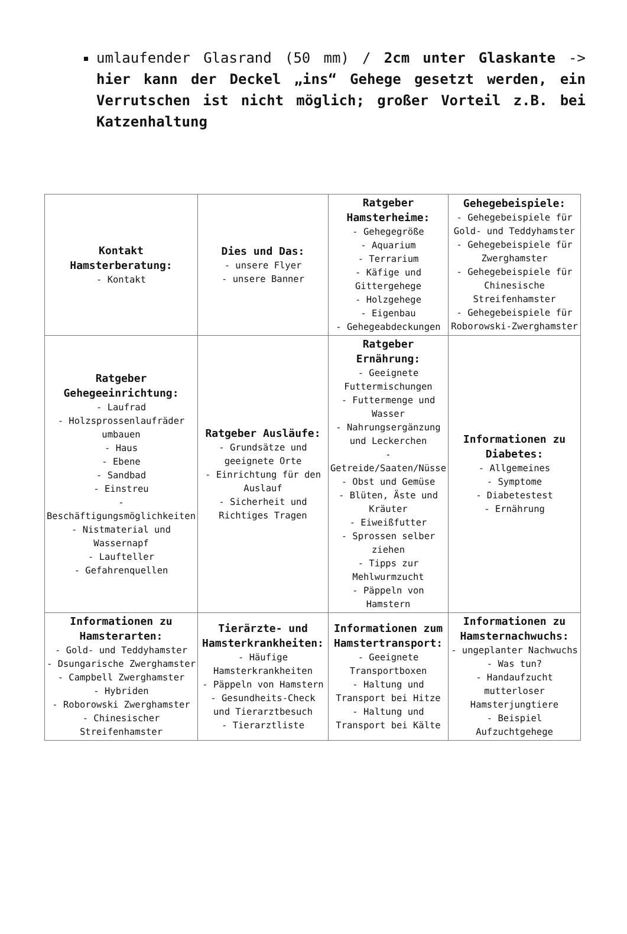umlaufender Glasrand (50 mm) / 2cm unter Glaskante -> hier kann der Deckel „ins“ Gehege gesetzt werden, ein Verrutschen ist nicht möglich; großer Vorteil z.B. bei Katzenhaltung
| Kontakt Hamsterberatung: - Kontakt | Dies und Das: - unsere Flyer - unsere Banner | Ratgeber Hamsterheime: - Gehegegröße - Aquarium - Terrarium - Käfige und Gittergehege - Holzgehege - Eigenbau - Gehegeabdeckungen | Gehegebeispiele: - Gehegebeispiele für Gold- und Teddyhamster - Gehegebeispiele für Zwerghamster - Gehegebeispiele für Chinesische Streifenhamster - Gehegebeispiele für Roborowski-Zwerghamster |
| Ratgeber Gehegeeinrichtung: - Laufrad - Holzsprossenlaufräder umbauen - Haus - Ebene - Sandbad - Einstreu - Beschäftigungsmöglichkeiten - Nistmaterial und Wassernapf - Laufteller - Gefahrenquellen | Ratgeber Ausläufe: - Grundsätze und geeignete Orte - Einrichtung für den Auslauf - Sicherheit und Richtiges Tragen | Ratgeber Ernährung: - Geeignete Futtermischungen - Futtermenge und Wasser - Nahrungsergänzung und Leckerchen - Getreide/Saaten/Nüsse - Obst und Gemüse - Blüten, Äste und Kräuter - Eiweißfutter - Sprossen selber ziehen - Tipps zur Mehlwurmzucht - Päppeln von Hamstern | Informationen zu Diabetes: - Allgemeines - Symptome - Diabetestest - Ernährung |
| Informationen zu Hamsterarten: - Gold- und Teddyhamster - Dsungarische Zwerghamster - Campbell Zwerghamster - Hybriden - Roborowski Zwerghamster - Chinesischer Streifenhamster | Tierärzte- und Hamsterkrankheiten: - Häufige Hamsterkrankheiten - Päppeln von Hamstern - Gesundheits-Check und Tierarztbesuch - Tierarztliste | Informationen zum Hamstertransport: - Geeignete Transportboxen - Haltung und Transport bei Hitze - Haltung und Transport bei Kälte | Informationen zu Hamsternachwuchs: - ungeplanter Nachwuchs - Was tun? - Handaufzucht mutterloser Hamsterjungtiere - Beispiel Aufzuchtgehege |